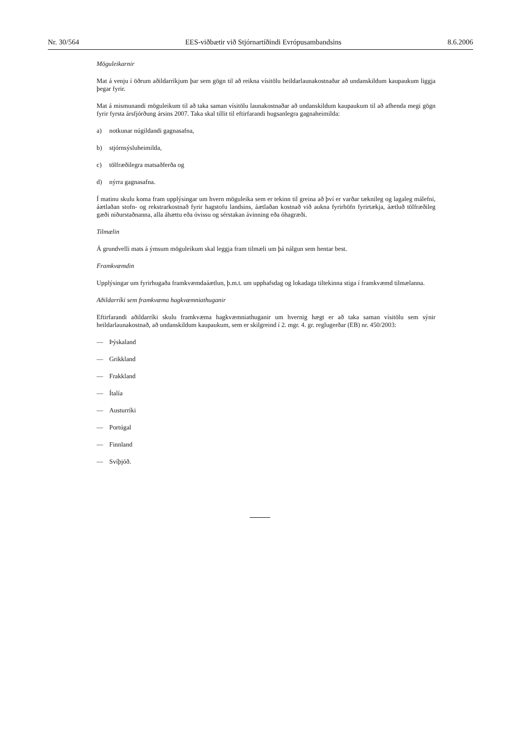Nr. 30/564 EES-viðbætir við Stjórnartíðindi Evrópusambandsins 8.6.2006
Möguleikarnir
Mat á venju í öðrum aðildarríkjum þar sem gögn til að reikna vísitölu heildarlaunakostnaðar að undanskildum kaupaukum liggja þegar fyrir.
Mat á mismunandi möguleikum til að taka saman vísitölu launakostnaðar að undanskildum kaupaukum til að afhenda megi gögn fyrir fyrsta ársfjórðung ársins 2007. Taka skal tillit til eftirfarandi hugsanlegra gagnaheimilda:
a) notkunar núgildandi gagnasafna,
b) stjórnsýsluheimilda,
c) tölfræðilegra matsaðferða og
d) nýrra gagnasafna.
Í matinu skulu koma fram upplýsingar um hvern möguleika sem er tekinn til greina að því er varðar tæknileg og lagaleg málefni, áætlaðan stofn- og rekstrarkostnað fyrir hagstofu landsins, áætlaðan kostnað við aukna fyrirhöfn fyrirtækja, áætluð tölfræðileg gæði niðurstaðnanna, alla áhættu eða óvissu og sérstakan ávinning eða óhagræði.
Tilmælin
Á grundvelli mats á ýmsum möguleikum skal leggja fram tilmæli um þá nálgun sem hentar best.
Framkvæmdin
Upplýsingar um fyrirhugaða framkvæmdaáætlun, þ.m.t. um upphafsdag og lokadaga tiltekinna stiga í framkvæmd tilmælanna.
Aðildarríki sem framkvæma hagkvæmniathuganir
Eftirfarandi aðildarríki skulu framkvæma hagkvæmniathuganir um hvernig hægt er að taka saman vísitölu sem sýnir heildarlaunakostnað, að undanskildum kaupaukum, sem er skilgreind í 2. mgr. 4. gr. reglugerðar (EB) nr. 450/2003:
— Þýskaland
— Grikkland
— Frakkland
— Ítalía
— Austurríki
— Portúgal
— Finnland
— Svíþjóð.